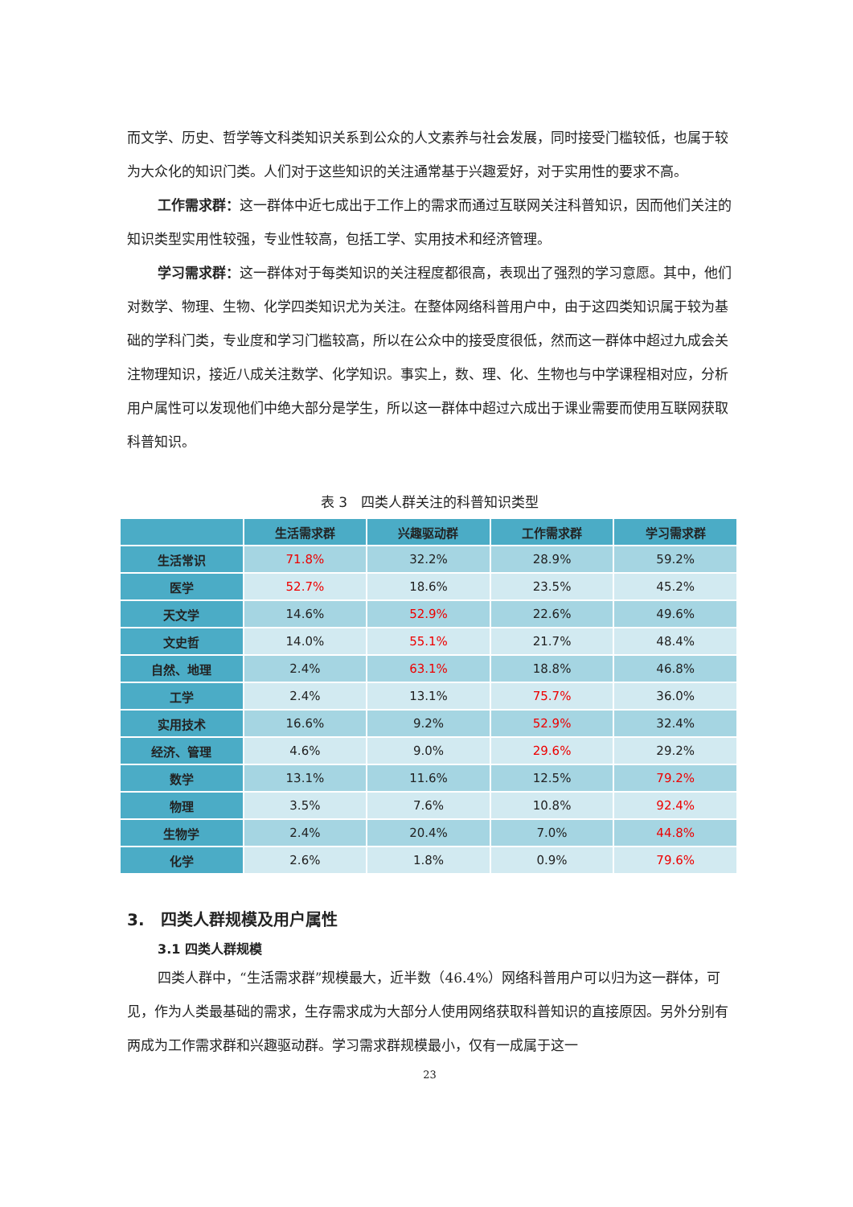而文学、历史、哲学等文科类知识关系到公众的人文素养与社会发展，同时接受门槛较低，也属于较为大众化的知识门类。人们对于这些知识的关注通常基于兴趣爱好，对于实用性的要求不高。
工作需求群：这一群体中近七成出于工作上的需求而通过互联网关注科普知识，因而他们关注的知识类型实用性较强，专业性较高，包括工学、实用技术和经济管理。
学习需求群：这一群体对于每类知识的关注程度都很高，表现出了强烈的学习意愿。其中，他们对数学、物理、生物、化学四类知识尤为关注。在整体网络科普用户中，由于这四类知识属于较为基础的学科门类，专业度和学习门槛较高，所以在公众中的接受度很低，然而这一群体中超过九成会关注物理知识，接近八成关注数学、化学知识。事实上，数、理、化、生物也与中学课程相对应，分析用户属性可以发现他们中绝大部分是学生，所以这一群体中超过六成出于课业需要而使用互联网获取科普知识。
表 3　四类人群关注的科普知识类型
| | 生活需求群 | 兴趣驱动群 | 工作需求群 | 学习需求群 |
| --- | --- | --- | --- | --- |
| 生活常识 | 71.8% | 32.2% | 28.9% | 59.2% |
| 医学 | 52.7% | 18.6% | 23.5% | 45.2% |
| 天文学 | 14.6% | 52.9% | 22.6% | 49.6% |
| 文史哲 | 14.0% | 55.1% | 21.7% | 48.4% |
| 自然、地理 | 2.4% | 63.1% | 18.8% | 46.8% |
| 工学 | 2.4% | 13.1% | 75.7% | 36.0% |
| 实用技术 | 16.6% | 9.2% | 52.9% | 32.4% |
| 经济、管理 | 4.6% | 9.0% | 29.6% | 29.2% |
| 数学 | 13.1% | 11.6% | 12.5% | 79.2% |
| 物理 | 3.5% | 7.6% | 10.8% | 92.4% |
| 生物学 | 2.4% | 20.4% | 7.0% | 44.8% |
| 化学 | 2.6% | 1.8% | 0.9% | 79.6% |
3.　四类人群规模及用户属性
3.1 四类人群规模
四类人群中，“生活需求群”规模最大，近半数（46.4%）网络科普用户可以归为这一群体，可见，作为人类最基础的需求，生存需求成为大部分人使用网络获取科普知识的直接原因。另外分别有两成为工作需求群和兴趣驱动群。学习需求群规模最小，仅有一成属于这一
23